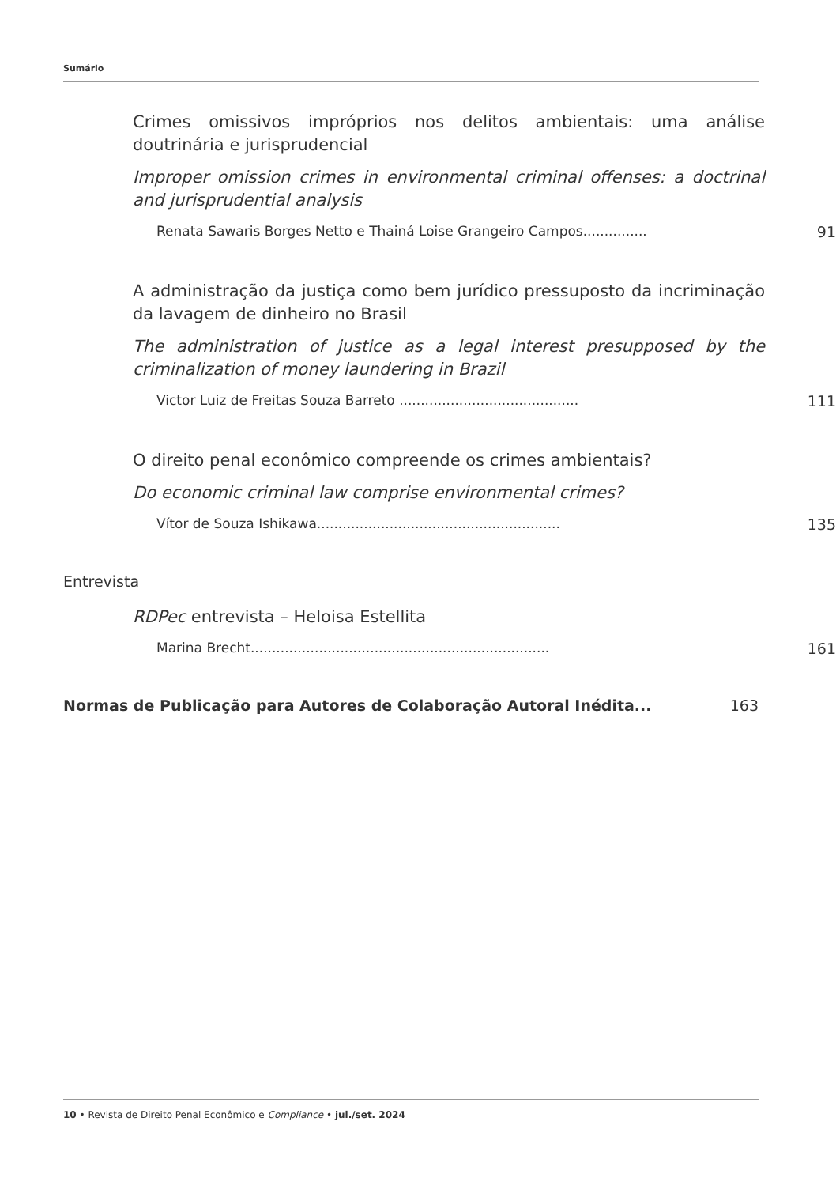Sumário
Crimes omissivos impróprios nos delitos ambientais: uma análise doutrinária e jurisprudencial
Improper omission crimes in environmental criminal offenses: a doctrinal and jurisprudential analysis
Renata Sawaris Borges Netto e Thainá Loise Grangeiro Campos............... 91
A administração da justiça como bem jurídico pressuposto da incriminação da lavagem de dinheiro no Brasil
The administration of justice as a legal interest presupposed by the criminalization of money laundering in Brazil
Victor Luiz de Freitas Souza Barreto .......................................... 111
O direito penal econômico compreende os crimes ambientais?
Do economic criminal law comprise environmental crimes?
Vítor de Souza Ishikawa......................................................... 135
Entrevista
RDPec entrevista – Heloisa Estellita
Marina Brecht...................................................................... 161
Normas de Publicação para Autores de Colaboração Autoral Inédita... 163
10 • Revista de Direito Penal Econômico e Compliance • jul./set. 2024